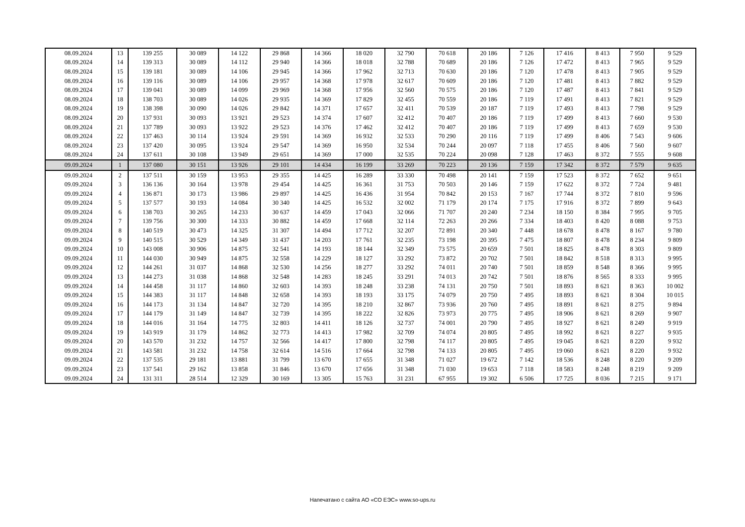| 08.09.2024 | 13 | 139 255 | 30 089 | 14 122 | 29 868 | 14 366 | 18 020 | 32 790 | 70 618 | 20 186 | 7 126 | 17 416 | 8 413 | 7 950 | 9 529 |
| 08.09.2024 | 14 | 139 313 | 30 089 | 14 112 | 29 940 | 14 366 | 18 018 | 32 788 | 70 689 | 20 186 | 7 126 | 17 472 | 8 413 | 7 965 | 9 529 |
| 08.09.2024 | 15 | 139 181 | 30 089 | 14 106 | 29 945 | 14 366 | 17 962 | 32 713 | 70 630 | 20 186 | 7 120 | 17 478 | 8 413 | 7 905 | 9 529 |
| 08.09.2024 | 16 | 139 116 | 30 089 | 14 106 | 29 957 | 14 368 | 17 978 | 32 617 | 70 609 | 20 186 | 7 120 | 17 481 | 8 413 | 7 882 | 9 529 |
| 08.09.2024 | 17 | 139 041 | 30 089 | 14 099 | 29 969 | 14 368 | 17 956 | 32 560 | 70 575 | 20 186 | 7 120 | 17 487 | 8 413 | 7 841 | 9 529 |
| 08.09.2024 | 18 | 138 703 | 30 089 | 14 026 | 29 935 | 14 369 | 17 829 | 32 455 | 70 559 | 20 186 | 7 119 | 17 491 | 8 413 | 7 821 | 9 529 |
| 08.09.2024 | 19 | 138 398 | 30 090 | 14 026 | 29 842 | 14 371 | 17 657 | 32 411 | 70 539 | 20 187 | 7 119 | 17 493 | 8 413 | 7 798 | 9 529 |
| 08.09.2024 | 20 | 137 931 | 30 093 | 13 921 | 29 523 | 14 374 | 17 607 | 32 412 | 70 407 | 20 186 | 7 119 | 17 499 | 8 413 | 7 660 | 9 530 |
| 08.09.2024 | 21 | 137 789 | 30 093 | 13 922 | 29 523 | 14 376 | 17 462 | 32 412 | 70 407 | 20 186 | 7 119 | 17 499 | 8 413 | 7 659 | 9 530 |
| 08.09.2024 | 22 | 137 463 | 30 114 | 13 924 | 29 591 | 14 369 | 16 932 | 32 533 | 70 290 | 20 116 | 7 119 | 17 499 | 8 406 | 7 543 | 9 606 |
| 08.09.2024 | 23 | 137 420 | 30 095 | 13 924 | 29 547 | 14 369 | 16 950 | 32 534 | 70 244 | 20 097 | 7 118 | 17 455 | 8 406 | 7 560 | 9 607 |
| 08.09.2024 | 24 | 137 611 | 30 108 | 13 949 | 29 651 | 14 369 | 17 000 | 32 535 | 70 224 | 20 098 | 7 128 | 17 463 | 8 372 | 7 555 | 9 608 |
| 09.09.2024 | 1 | 137 080 | 30 151 | 13 926 | 29 101 | 14 434 | 16 199 | 33 269 | 70 223 | 20 136 | 7 159 | 17 342 | 8 372 | 7 579 | 9 635 |
| 09.09.2024 | 2 | 137 511 | 30 159 | 13 953 | 29 355 | 14 425 | 16 289 | 33 330 | 70 498 | 20 141 | 7 159 | 17 523 | 8 372 | 7 652 | 9 651 |
| 09.09.2024 | 3 | 136 136 | 30 164 | 13 978 | 29 454 | 14 425 | 16 361 | 31 753 | 70 503 | 20 146 | 7 159 | 17 622 | 8 372 | 7 724 | 9 481 |
| 09.09.2024 | 4 | 136 871 | 30 173 | 13 986 | 29 897 | 14 425 | 16 436 | 31 954 | 70 842 | 20 153 | 7 167 | 17 744 | 8 372 | 7 810 | 9 596 |
| 09.09.2024 | 5 | 137 577 | 30 193 | 14 084 | 30 340 | 14 425 | 16 532 | 32 002 | 71 179 | 20 174 | 7 175 | 17 916 | 8 372 | 7 899 | 9 643 |
| 09.09.2024 | 6 | 138 703 | 30 265 | 14 233 | 30 637 | 14 459 | 17 043 | 32 066 | 71 707 | 20 240 | 7 234 | 18 150 | 8 384 | 7 995 | 9 705 |
| 09.09.2024 | 7 | 139 756 | 30 300 | 14 333 | 30 882 | 14 459 | 17 668 | 32 114 | 72 263 | 20 266 | 7 334 | 18 403 | 8 420 | 8 088 | 9 753 |
| 09.09.2024 | 8 | 140 519 | 30 473 | 14 325 | 31 307 | 14 494 | 17 712 | 32 207 | 72 891 | 20 340 | 7 448 | 18 678 | 8 478 | 8 167 | 9 780 |
| 09.09.2024 | 9 | 140 515 | 30 529 | 14 349 | 31 437 | 14 203 | 17 761 | 32 235 | 73 198 | 20 395 | 7 475 | 18 807 | 8 478 | 8 234 | 9 809 |
| 09.09.2024 | 10 | 143 008 | 30 906 | 14 875 | 32 541 | 14 193 | 18 144 | 32 349 | 73 575 | 20 659 | 7 501 | 18 825 | 8 478 | 8 303 | 9 809 |
| 09.09.2024 | 11 | 144 030 | 30 949 | 14 875 | 32 558 | 14 229 | 18 127 | 33 292 | 73 872 | 20 702 | 7 501 | 18 842 | 8 518 | 8 313 | 9 995 |
| 09.09.2024 | 12 | 144 261 | 31 037 | 14 868 | 32 530 | 14 256 | 18 277 | 33 292 | 74 011 | 20 740 | 7 501 | 18 859 | 8 548 | 8 366 | 9 995 |
| 09.09.2024 | 13 | 144 273 | 31 038 | 14 868 | 32 548 | 14 283 | 18 245 | 33 291 | 74 013 | 20 742 | 7 501 | 18 876 | 8 565 | 8 333 | 9 995 |
| 09.09.2024 | 14 | 144 458 | 31 117 | 14 860 | 32 603 | 14 393 | 18 248 | 33 238 | 74 131 | 20 750 | 7 501 | 18 893 | 8 621 | 8 363 | 10 002 |
| 09.09.2024 | 15 | 144 383 | 31 117 | 14 848 | 32 658 | 14 393 | 18 193 | 33 175 | 74 079 | 20 750 | 7 495 | 18 893 | 8 621 | 8 304 | 10 015 |
| 09.09.2024 | 16 | 144 173 | 31 134 | 14 847 | 32 720 | 14 395 | 18 210 | 32 867 | 73 936 | 20 760 | 7 495 | 18 891 | 8 621 | 8 275 | 9 894 |
| 09.09.2024 | 17 | 144 179 | 31 149 | 14 847 | 32 739 | 14 395 | 18 222 | 32 826 | 73 973 | 20 775 | 7 495 | 18 906 | 8 621 | 8 269 | 9 907 |
| 09.09.2024 | 18 | 144 016 | 31 164 | 14 775 | 32 803 | 14 411 | 18 126 | 32 737 | 74 001 | 20 790 | 7 495 | 18 927 | 8 621 | 8 249 | 9 919 |
| 09.09.2024 | 19 | 143 919 | 31 179 | 14 862 | 32 773 | 14 413 | 17 982 | 32 709 | 74 074 | 20 805 | 7 495 | 18 992 | 8 621 | 8 227 | 9 935 |
| 09.09.2024 | 20 | 143 570 | 31 232 | 14 757 | 32 566 | 14 417 | 17 800 | 32 798 | 74 117 | 20 805 | 7 495 | 19 045 | 8 621 | 8 220 | 9 932 |
| 09.09.2024 | 21 | 143 581 | 31 232 | 14 758 | 32 614 | 14 516 | 17 664 | 32 798 | 74 133 | 20 805 | 7 495 | 19 060 | 8 621 | 8 220 | 9 932 |
| 09.09.2024 | 22 | 137 535 | 29 181 | 13 881 | 31 799 | 13 670 | 17 655 | 31 348 | 71 027 | 19 672 | 7 142 | 18 536 | 8 248 | 8 220 | 9 209 |
| 09.09.2024 | 23 | 137 541 | 29 162 | 13 858 | 31 846 | 13 670 | 17 656 | 31 348 | 71 030 | 19 653 | 7 118 | 18 583 | 8 248 | 8 219 | 9 209 |
| 09.09.2024 | 24 | 131 311 | 28 514 | 12 329 | 30 169 | 13 305 | 15 763 | 31 231 | 67 955 | 19 302 | 6 506 | 17 725 | 8 036 | 7 215 | 9 171 |
Напечатано с сайта АО «СО ЕЭС» www.so-ups.ru